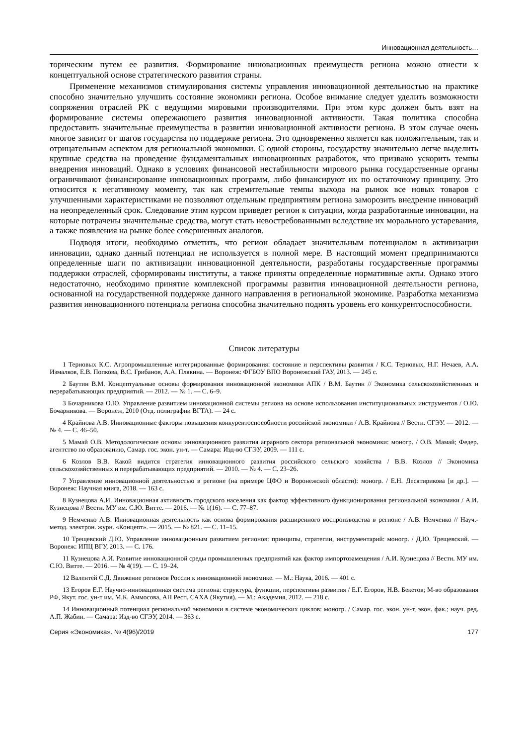Инновационная деятельность…
торическим путем ее развития. Формирование инновационных преимуществ региона можно отнести к концептуальной основе стратегического развития страны.
Применение механизмов стимулирования системы управления инновационной деятельностью на практике способно значительно улучшить состояние экономики региона. Особое внимание следует уделить возможности сопряжения отраслей РК с ведущими мировыми производителями. При этом курс должен быть взят на формирование системы опережающего развития инновационной активности. Такая политика способна предоставить значительные преимущества в развитии инновационной активности региона. В этом случае очень многое зависит от шагов государства по поддержке региона. Это одновременно является как положительным, так и отрицательным аспектом для региональной экономики. С одной стороны, государству значительно легче выделить крупные средства на проведение фундаментальных инновационных разработок, что призвано ускорить темпы внедрения инноваций. Однако в условиях финансовой нестабильности мирового рынка государственные органы ограничивают финансирование инновационных программ, либо финансируют их по остаточному принципу. Это относится к негативному моменту, так как стремительные темпы выхода на рынок все новых товаров с улучшенными характеристиками не позволяют отдельным предприятиям региона заморозить внедрение инноваций на неопределенный срок. Следование этим курсом приведет регион к ситуации, когда разработанные инновации, на которые потрачены значительные средства, могут стать невостребованными вследствие их морального устаревания, а также появления на рынке более совершенных аналогов.
Подводя итоги, необходимо отметить, что регион обладает значительным потенциалом в активизации инновации, однако данный потенциал не используется в полной мере. В настоящий момент предпринимаются определенные шаги по активизации инновационной деятельности, разработаны государственные программы поддержки отраслей, сформированы институты, а также приняты определенные нормативные акты. Однако этого недостаточно, необходимо принятие комплексной программы развития инновационной деятельности региона, основанной на государственной поддержке данного направления в региональной экономике. Разработка механизма развития инновационного потенциала региона способна значительно поднять уровень его конкурентоспособности.
Список литературы
1 Терновых К.С. Агропромышленные интегрированные формирования: состояние и перспективы развития / К.С. Терновых, Н.Г. Нечаев, А.А. Измалков, Е.В. Попкова, В.С. Грибанов, А.А. Плякина. — Воронеж: ФГБОУ ВПО Воронежский ГАУ, 2013. — 245 с.
2 Баутин В.М. Концептуальные основы формирования инновационной экономики АПК / В.М. Баутин // Экономика сельскохозяйственных и перерабатывающих предприятий. — 2012. — № 1. — С. 6–9.
3 Бочарникова О.Ю. Управление развитием инновационной системы региона на основе использования институциональных инструментов / О.Ю. Бочарникова. — Воронеж, 2010 (Отд. полиграфии ВГТА). — 24 с.
4 Крайнова А.В. Инновационные факторы повышения конкурентоспособности российской экономики / А.В. Крайнова // Вестн. СГЭУ. — 2012. — № 4. — С. 46–50.
5 Мамай О.В. Методологические основы инновационного развития аграрного сектора региональной экономики: моногр. / О.В. Мамай; Федер. агентство по образованию, Самар. гос. экон. ун-т. — Самара: Изд-во СГЭУ, 2009. — 111 с.
6 Козлов В.В. Какой видится стратегия инновационного развития российского сельского хозяйства / В.В. Козлов // Экономика сельскохозяйственных и перерабатывающих предприятий. — 2010. — № 4. — С. 23–26.
7 Управление инновационной деятельностью в регионе (на примере ЦФО и Воронежской области): моногр. / Е.Н. Десятирикова [и др.]. — Воронеж: Научная книга, 2018. — 163 с.
8 Кузнецова А.И. Инновационная активность городского населения как фактор эффективного функционирования региональной экономики / А.И. Кузнецова // Вестн. МУ им. С.Ю. Витте. — 2016. — № 1(16). — С. 77–87.
9 Немченко А.В. Инновационная деятельность как основа формирования расширенного воспроизводства в регионе / А.В. Немченко // Науч.-метод. электрон. журн. «Концепт». — 2015. — № 821. — С. 11–15.
10 Трещевский Д.Ю. Управление инновационным развитием регионов: принципы, стратегии, инструментарий: моногр. / Д.Ю. Трещевский. — Воронеж: ИПЦ ВГУ, 2013. — С. 176.
11 Кузнецова А.И. Развитие инновационной среды промышленных предприятий как фактор импортозамещения / А.И. Кузнецова // Вестн. МУ им. С.Ю. Витте. — 2016. — № 4(19). — С. 19–24.
12 Валентей С.Д. Движение регионов России к инновационной экономике. — М.: Наука, 2016. — 401 с.
13 Егоров Е.Г. Научно-инновационная система региона: структура, функции, перспективы развития / Е.Г. Егоров, Н.В. Бекетов; М-во образования РФ, Якут. гос. ун-т им. М.К. Аммосова, АН Респ. САХА (Якутия). — М.: Академия, 2012. — 218 с.
14 Инновационный потенциал региональной экономики в системе экономических циклов: моногр. / Самар. гос. экон. ун-т, экон. фак.; науч. ред. А.П. Жабин. — Самара: Изд-во СГЭУ, 2014. — 363 с.
Серия «Экономика». № 4(96)/2019 177